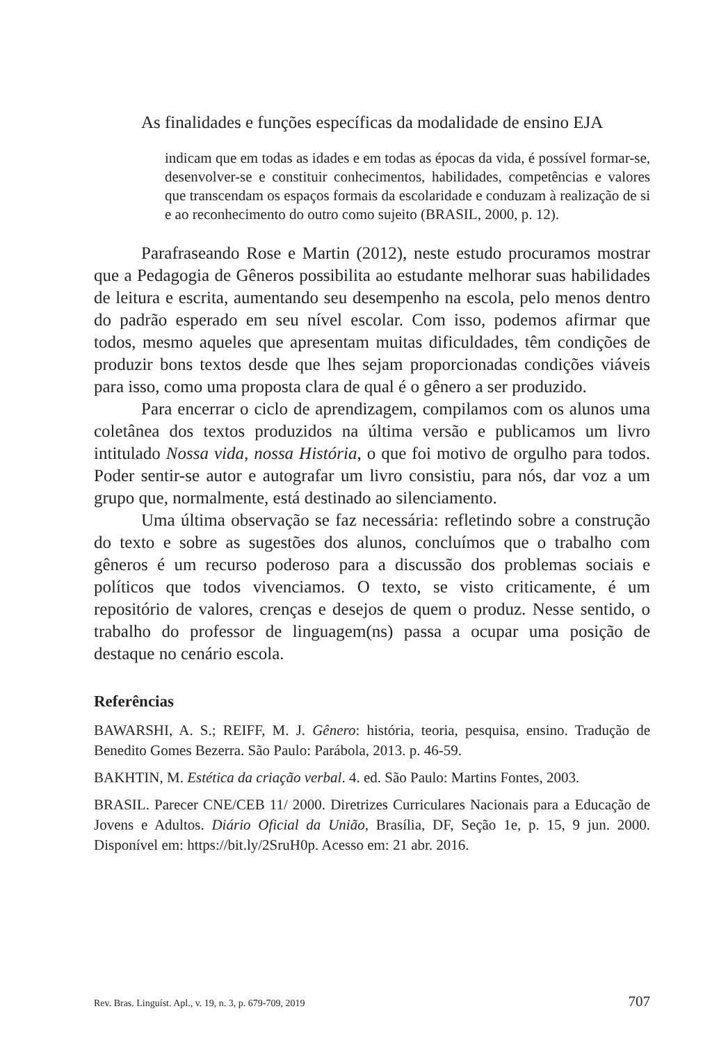As finalidades e funções específicas da modalidade de ensino EJA
indicam que em todas as idades e em todas as épocas da vida, é possível formar-se, desenvolver-se e constituir conhecimentos, habilidades, competências e valores que transcendam os espaços formais da escolaridade e conduzam à realização de si e ao reconhecimento do outro como sujeito (BRASIL, 2000, p. 12).
Parafraseando Rose e Martin (2012), neste estudo procuramos mostrar que a Pedagogia de Gêneros possibilita ao estudante melhorar suas habilidades de leitura e escrita, aumentando seu desempenho na escola, pelo menos dentro do padrão esperado em seu nível escolar. Com isso, podemos afirmar que todos, mesmo aqueles que apresentam muitas dificuldades, têm condições de produzir bons textos desde que lhes sejam proporcionadas condições viáveis para isso, como uma proposta clara de qual é o gênero a ser produzido.
Para encerrar o ciclo de aprendizagem, compilamos com os alunos uma coletânea dos textos produzidos na última versão e publicamos um livro intitulado Nossa vida, nossa História, o que foi motivo de orgulho para todos. Poder sentir-se autor e autografar um livro consistiu, para nós, dar voz a um grupo que, normalmente, está destinado ao silenciamento.
Uma última observação se faz necessária: refletindo sobre a construção do texto e sobre as sugestões dos alunos, concluímos que o trabalho com gêneros é um recurso poderoso para a discussão dos problemas sociais e políticos que todos vivenciamos. O texto, se visto criticamente, é um repositório de valores, crenças e desejos de quem o produz. Nesse sentido, o trabalho do professor de linguagem(ns) passa a ocupar uma posição de destaque no cenário escola.
Referências
BAWARSHI, A. S.; REIFF, M. J. Gênero: história, teoria, pesquisa, ensino. Tradução de Benedito Gomes Bezerra. São Paulo: Parábola, 2013. p. 46-59.
BAKHTIN, M. Estética da criação verbal. 4. ed. São Paulo: Martins Fontes, 2003.
BRASIL. Parecer CNE/CEB 11/ 2000. Diretrizes Curriculares Nacionais para a Educação de Jovens e Adultos. Diário Oficial da União, Brasília, DF, Seção 1e, p. 15, 9 jun. 2000. Disponível em: https://bit.ly/2SruH0p. Acesso em: 21 abr. 2016.
Rev. Bras. Linguíst. Apl., v. 19, n. 3, p. 679-709, 2019 707